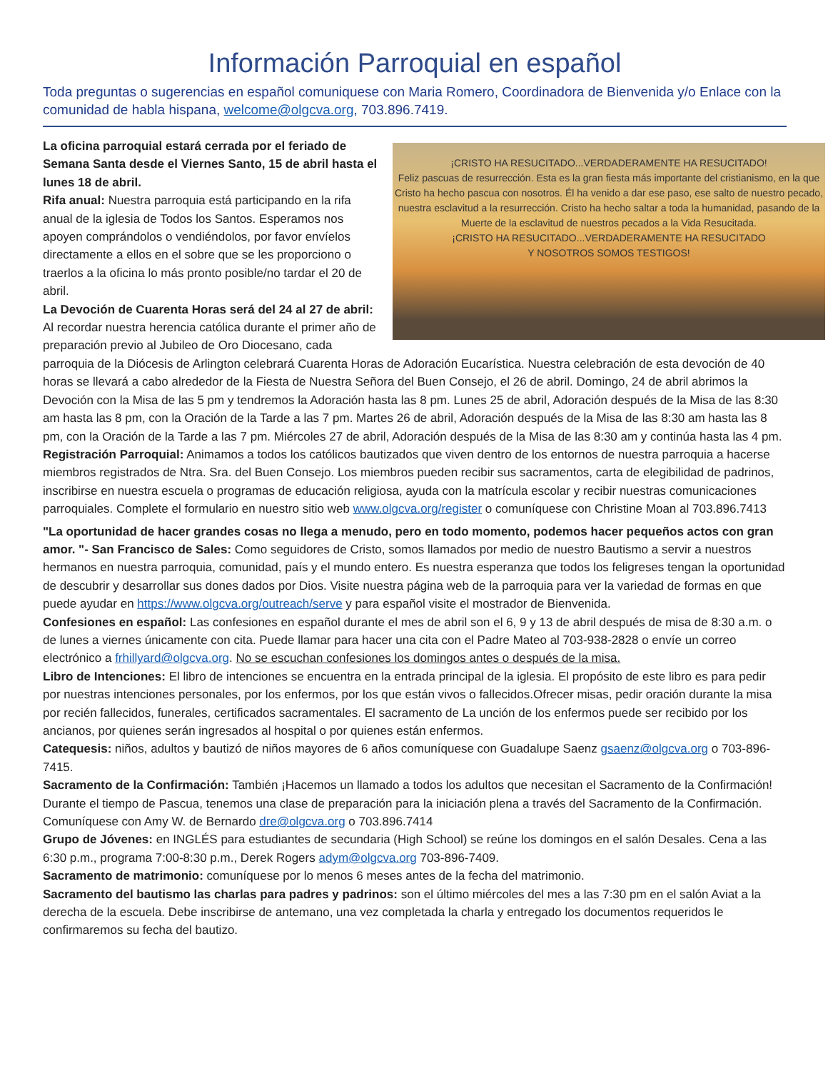Información Parroquial en español
Toda preguntas o sugerencias en español comuniquese con Maria Romero, Coordinadora de Bienvenida y/o Enlace con la comunidad de habla hispana, welcome@olgcva.org, 703.896.7419.
¡CRISTO HA RESUCITADO...VERDADERAMENTE HA RESUCITADO!
Feliz pascuas de resurrección. Esta es la gran fiesta más importante del cristianismo, en la que Cristo ha hecho pascua con nosotros. Él ha venido a dar ese paso, ese salto de nuestro pecado, nuestra esclavitud a la resurrección. Cristo ha hecho saltar a toda la humanidad, pasando de la Muerte de la esclavitud de nuestros pecados a la Vida Resucitada.
¡CRISTO HA RESUCITADO...VERDADERAMENTE HA RESUCITADO
Y NOSOTROS SOMOS TESTIGOS!
La oficina parroquial estará cerrada por el feriado de Semana Santa desde el Viernes Santo, 15 de abril hasta el lunes 18 de abril.
Rifa anual: Nuestra parroquia está participando en la rifa anual de la iglesia de Todos los Santos. Esperamos nos apoyen comprándolos o vendiéndolos, por favor envíelos directamente a ellos en el sobre que se les proporciono o traerlos a la oficina lo más pronto posible/no tardar el 20 de abril.
La Devoción de Cuarenta Horas será del 24 al 27 de abril: Al recordar nuestra herencia católica durante el primer año de preparación previo al Jubileo de Oro Diocesano, cada parroquia de la Diócesis de Arlington celebrará Cuarenta Horas de Adoración Eucarística. Nuestra celebración de esta devoción de 40 horas se llevará a cabo alrededor de la Fiesta de Nuestra Señora del Buen Consejo, el 26 de abril. Domingo, 24 de abril abrimos la Devoción con la Misa de las 5 pm y tendremos la Adoración hasta las 8 pm. Lunes 25 de abril, Adoración después de la Misa de las 8:30 am hasta las 8 pm, con la Oración de la Tarde a las 7 pm. Martes 26 de abril, Adoración después de la Misa de las 8:30 am hasta las 8 pm, con la Oración de la Tarde a las 7 pm. Miércoles 27 de abril, Adoración después de la Misa de las 8:30 am y continúa hasta las 4 pm.
Registración Parroquial: Animamos a todos los católicos bautizados que viven dentro de los entornos de nuestra parroquia a hacerse miembros registrados de Ntra. Sra. del Buen Consejo. Los miembros pueden recibir sus sacramentos, carta de elegibilidad de padrinos, inscribirse en nuestra escuela o programas de educación religiosa, ayuda con la matrícula escolar y recibir nuestras comunicaciones parroquiales. Complete el formulario en nuestro sitio web www.olgcva.org/register o comuníquese con Christine Moan al 703.896.7413
"La oportunidad de hacer grandes cosas no llega a menudo, pero en todo momento, podemos hacer pequeños actos con gran amor. "- San Francisco de Sales: Como seguidores de Cristo, somos llamados por medio de nuestro Bautismo a servir a nuestros hermanos en nuestra parroquia, comunidad, país y el mundo entero. Es nuestra esperanza que todos los feligreses tengan la oportunidad de descubrir y desarrollar sus dones dados por Dios. Visite nuestra página web de la parroquia para ver la variedad de formas en que puede ayudar en https://www.olgcva.org/outreach/serve y para español visite el mostrador de Bienvenida.
Confesiones en español: Las confesiones en español durante el mes de abril son el 6, 9 y 13 de abril después de misa de 8:30 a.m. o de lunes a viernes únicamente con cita. Puede llamar para hacer una cita con el Padre Mateo al 703-938-2828 o envíe un correo electrónico a frhillyard@olgcva.org. No se escuchan confesiones los domingos antes o después de la misa.
Libro de Intenciones: El libro de intenciones se encuentra en la entrada principal de la iglesia. El propósito de este libro es para pedir por nuestras intenciones personales, por los enfermos, por los que están vivos o fallecidos.Ofrecer misas, pedir oración durante la misa por recién fallecidos, funerales, certificados sacramentales. El sacramento de La unción de los enfermos puede ser recibido por los ancianos, por quienes serán ingresados al hospital o por quienes están enfermos.
Catequesis: niños, adultos y bautizó de niños mayores de 6 años comuníquese con Guadalupe Saenz gsaenz@olgcva.org o 703-896-7415.
Sacramento de la Confirmación: También ¡Hacemos un llamado a todos los adultos que necesitan el Sacramento de la Confirmación! Durante el tiempo de Pascua, tenemos una clase de preparación para la iniciación plena a través del Sacramento de la Confirmación. Comuníquese con Amy W. de Bernardo dre@olgcva.org o 703.896.7414
Grupo de Jóvenes: en INGLÉS para estudiantes de secundaria (High School) se reúne los domingos en el salón Desales. Cena a las 6:30 p.m., programa 7:00-8:30 p.m., Derek Rogers adym@olgcva.org 703-896-7409.
Sacramento de matrimonio: comuníquese por lo menos 6 meses antes de la fecha del matrimonio.
Sacramento del bautismo las charlas para padres y padrinos: son el último miércoles del mes a las 7:30 pm en el salón Aviat a la derecha de la escuela. Debe inscribirse de antemano, una vez completada la charla y entregado los documentos requeridos le confirmaremos su fecha del bautizo.